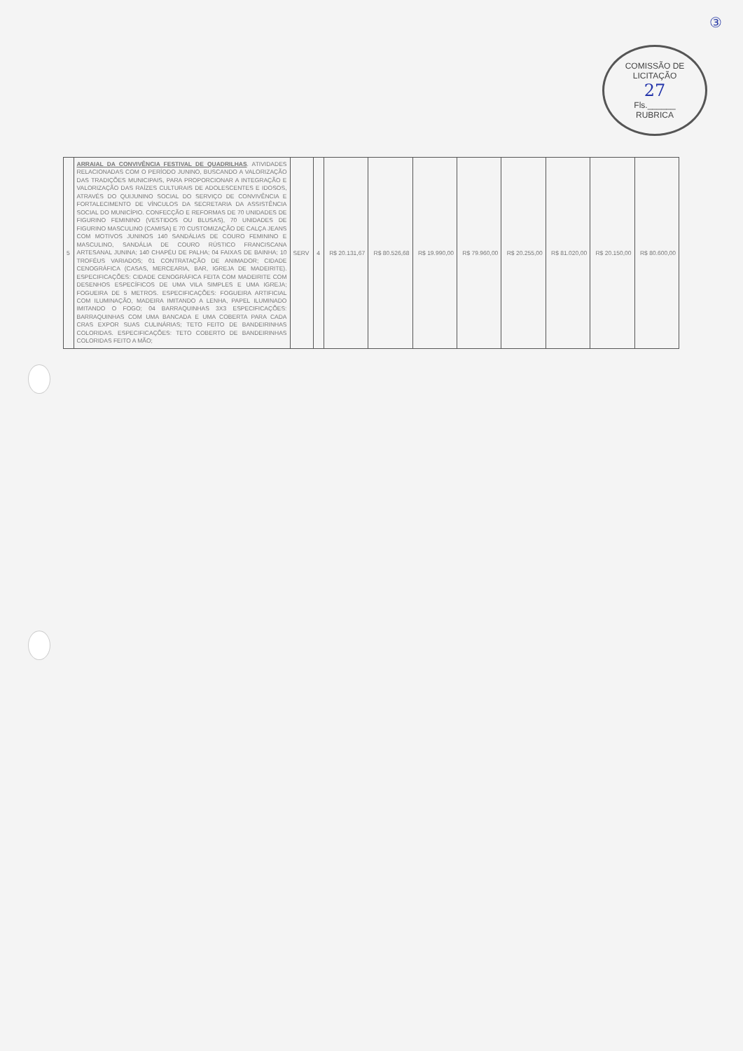③
COMISSÃO DE LICITAÇÃO
27
Fls.______
RUBRICA
| 5 | ARRAIAL DA CONVIVÊNCIA FESTIVAL DE QUADRILHAS . ATIVIDADES RELACIONADAS COM O PERÍODO JUNINO, BUSCANDO A VALORIZAÇÃO DAS TRADIÇÕES MUNICIPAIS, PARA PROPORCIONAR A INTEGRAÇÃO E VALORIZAÇÃO DAS RAÍZES CULTURAIS DE ADOLESCENTES E IDOSOS, ATRAVÉS DO QUIJUNINO SOCIAL DO SERVIÇO DE CONVIVÊNCIA E FORTALECIMENTO DE VÍNCULOS DA SECRETARIA DA ASSISTÊNCIA SOCIAL DO MUNICÍPIO. CONFECÇÃO E REFORMAS DE 70 UNIDADES DE FIGURINO FEMININO (VESTIDOS OU BLUSAS), 70 UNIDADES DE FIGURINO MASCULINO (CAMISA) E 70 CUSTOMIZAÇÃO DE CALÇA JEANS COM MOTIVOS JUNINOS 140 SANDÁLIAS DE COURO FEMININO E MASCULINO, SANDÁLIA DE COURO RÚSTICO FRANCISCANA ARTESANAL JUNINA; 140 CHAPÉU DE PALHA; 04 FAIXAS DE BAINHA; 10 TROFÉUS VARIADOS; 01 CONTRATAÇÃO DE ANIMADOR; CIDADE CENOGRÁFICA (CASAS, MERCEARIA, BAR, IGREJA DE MADEIRITE). ESPECIFICAÇÕES: CIDADE CENOGRÁFICA FEITA COM MADEIRITE COM DESENHOS ESPECÍFICOS DE UMA VILA SIMPLES E UMA IGREJA; FOGUEIRA DE 5 METROS. ESPECIFICAÇÕES: FOGUEIRA ARTIFICIAL COM ILUMINAÇÃO, MADEIRA IMITANDO A LENHA, PAPEL ILUMINADO IMITANDO O FOGO; 04 BARRAQUINHAS 3X3 ESPECIFICAÇÕES: BARRAQUINHAS COM UMA BANCADA E UMA COBERTA PARA CADA CRAS EXPOR SUAS CULINÁRIAS; TETO FEITO DE BANDEIRINHAS COLORIDAS. ESPECIFICAÇÕES: TETO COBERTO DE BANDEIRINHAS COLORIDAS FEITO A MÃO; | SERV | 4 | R$ 20.131,67 | R$ 80.526,68 | R$ 19.990,00 | R$ 79.960,00 | R$ 20.255,00 | R$ 81.020,00 | R$ 20.150,00 | R$ 80.600,00 |